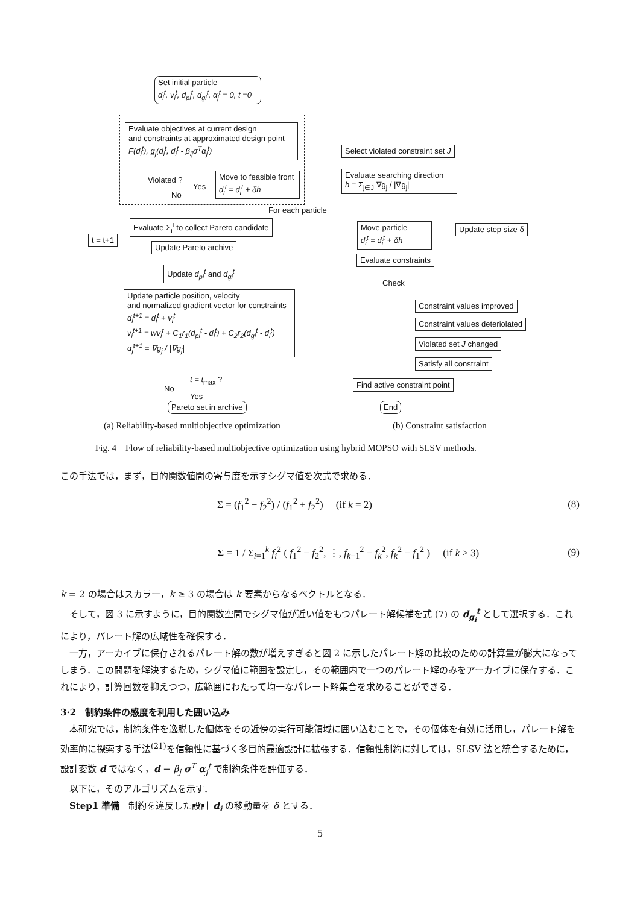Set initial particle
d<sub>i</sub><sup>t</sup>, v<sub>i</sub><sup>t</sup>, d<sub>pi</sub><sup>t</sup>, d<sub>gi</sub><sup>t</sup>, α<sub>j</sub><sup>t</sup> = 0, t =0
Evaluate objectives at current design
and constraints at approximated design point
F(d<sub>i</sub><sup>t</sup>), g<sub>j</sub>(d<sub>i</sub><sup>t</sup>, d<sub>i</sub><sup>t</sup> - β<sub>ij</sub>σ<sup>T</sup>α<sub>j</sub><sup>t</sup>)
Violated ?
Yes
No
Move to feasible front
d<sub>i</sub><sup>t</sup> = d<sub>i</sub><sup>t</sup> + δh
For each particle
t = t+1
Evaluate Σ<sub>i</sub><sup>t</sup> to collect Pareto candidate
Update Pareto archive
Update d<sub>pi</sub><sup>t</sup> and d<sub>gi</sub><sup>t</sup>
Update particle position, velocity
and normalized gradient vector for constraints
d<sub>i</sub><sup>t+1</sup> = d<sub>i</sub><sup>t</sup> + v<sub>i</sub><sup>t</sup>
v<sub>i</sub><sup>t+1</sup> = wv<sub>i</sub><sup>t</sup> + C<sub>1</sub>r<sub>1</sub>(d<sub>pi</sub><sup>t</sup> - d<sub>i</sub><sup>t</sup>) + C<sub>2</sub>r<sub>2</sub>(d<sub>gi</sub><sup>t</sup> - d<sub>i</sub><sup>t</sup>)
α<sub>j</sub><sup>t+1</sup> = ∇g<sub>j</sub> / |∇g<sub>j</sub>|
t = t<sub>max</sub> ?
No
Yes
Pareto set in archive
Select violated constraint set J
Evaluate searching direction
h = Σ<sub>j∈J</sub> ∇g<sub>j</sub> / |∇g<sub>j</sub>|
Move particle
d<sub>i</sub><sup>t</sup> = d<sub>i</sub><sup>t</sup> + δh
Update step size δ
Evaluate constraints
Check
Constraint values improved
Constraint values deteriolated
Violated set J changed
Satisfy all constraint
Find active constraint point
End
(a) Reliability-based multiobjective optimization
(b) Constraint satisfaction
Fig. 4　Flow of reliability-based multiobjective optimization using hybrid MOPSO with SLSV methods.
この手法では，まず，目的関数値間の寄与度を示すシグマ値を次式で求める．
Σ = (f<sub>1</sub><sup>2</sup> − f<sub>2</sub><sup>2</sup>) / (f<sub>1</sub><sup>2</sup> + f<sub>2</sub><sup>2</sup>) (if k = 2) (8)
Σ = 1 / Σ<sub>i=1</sub><sup>k</sup> f<sub>i</sub><sup>2</sup> ( f<sub>1</sub><sup>2</sup> − f<sub>2</sub><sup>2</sup>, ⋮, f<sub>k−1</sub><sup>2</sup> − f<sub>k</sub><sup>2</sup>, f<sub>k</sub><sup>2</sup> − f<sub>1</sub><sup>2</sup> ) (if k ≥ 3) (9)
k = 2 の場合はスカラー，k ≥ 3 の場合は k 要素からなるベクトルとなる．
　そして，図 3 に示すように，目的関数空間でシグマ値が近い値をもつパレート解候補を式 (7) の d<sub>g<sub>i</sub></sub><sup>t</sup> として選択する．これにより，パレート解の広域性を確保する．
　一方，アーカイブに保存されるパレート解の数が増えすぎると図 2 に示したパレート解の比較のための計算量が膨大になってしまう．この問題を解決するため，シグマ値に範囲を設定し，その範囲内で一つのパレート解のみをアーカイブに保存する．これにより，計算回数を抑えつつ，広範囲にわたって均一なパレート解集合を求めることができる．
3·2　制約条件の感度を利用した囲い込み
　本研究では，制約条件を逸脱した個体をその近傍の実行可能領域に囲い込むことで，その個体を有効に活用し，パレート解を効率的に探索する手法<sup>(21)</sup>を信頼性に基づく多目的最適設計に拡張する．信頼性制約に対しては，SLSV 法と統合するために，設計変数 d ではなく，d − β<sub>j</sub> σ<sup>T</sup> α<sub>j</sub><sup>t</sup> で制約条件を評価する．
　以下に，そのアルゴリズムを示す．
　Step1 準備　制約を違反した設計 d<sub>i</sub> の移動量を δ とする．
5